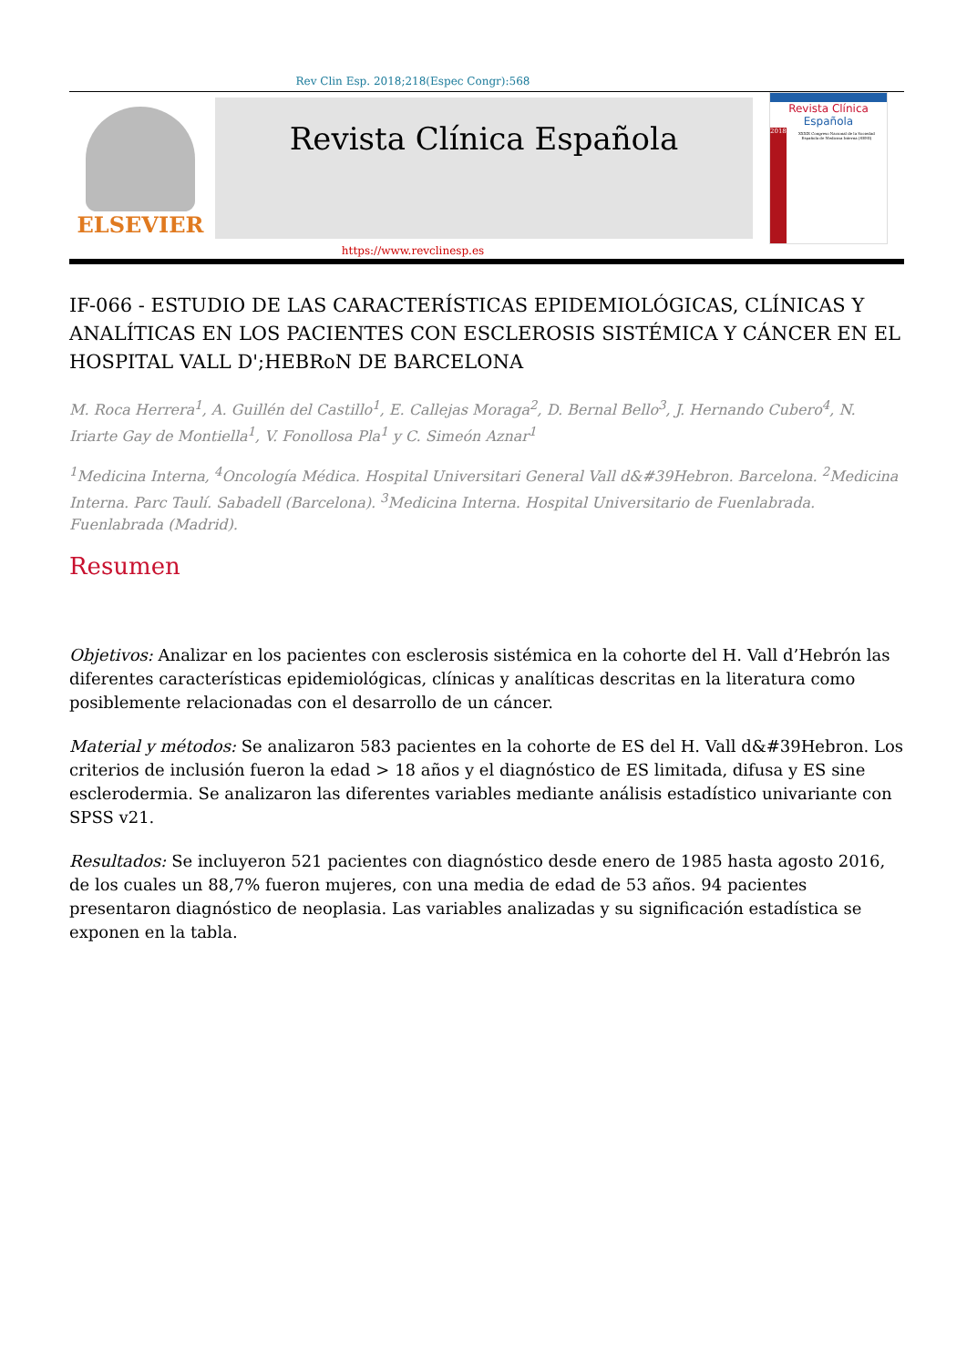Rev Clin Esp. 2018;218(Espec Congr):568
ELSEVIER
Revista Clínica Española
Revista Clínica
Española
2018
XXXIX Congreso Nacional de la Sociedad Española de Medicina Interna (SEMI)
https://www.revclinesp.es
IF-066 - ESTUDIO DE LAS CARACTERÍSTICAS EPIDEMIOLÓGICAS, CLÍNICAS Y ANALÍTICAS EN LOS PACIENTES CON ESCLEROSIS SISTÉMICA Y CÁNCER EN EL HOSPITAL VALL D';HEBRoN DE BARCELONA
M. Roca Herrera<sup>1</sup>, A. Guillén del Castillo<sup>1</sup>, E. Callejas Moraga<sup>2</sup>, D. Bernal Bello<sup>3</sup>, J. Hernando Cubero<sup>4</sup>, N. Iriarte Gay de Montiella<sup>1</sup>, V. Fonollosa Pla<sup>1</sup> y C. Simeón Aznar<sup>1</sup>
<sup>1</sup> Medicina Interna, <sup>4</sup>Oncología Médica. Hospital Universitari General Vall d&#39Hebron. Barcelona. <sup>2</sup>Medicina Interna. Parc Taulí. Sabadell (Barcelona). <sup>3</sup>Medicina Interna. Hospital Universitario de Fuenlabrada. Fuenlabrada (Madrid).
Resumen
Objetivos: Analizar en los pacientes con esclerosis sistémica en la cohorte del H. Vall d’Hebrón las diferentes características epidemiológicas, clínicas y analíticas descritas en la literatura como posiblemente relacionadas con el desarrollo de un cáncer.
Material y métodos: Se analizaron 583 pacientes en la cohorte de ES del H. Vall d&#39Hebron. Los criterios de inclusión fueron la edad > 18 años y el diagnóstico de ES limitada, difusa y ES sine esclerodermia. Se analizaron las diferentes variables mediante análisis estadístico univariante con SPSS v21.
Resultados: Se incluyeron 521 pacientes con diagnóstico desde enero de 1985 hasta agosto 2016, de los cuales un 88,7% fueron mujeres, con una media de edad de 53 años. 94 pacientes presentaron diagnóstico de neoplasia. Las variables analizadas y su significación estadística se exponen en la tabla.